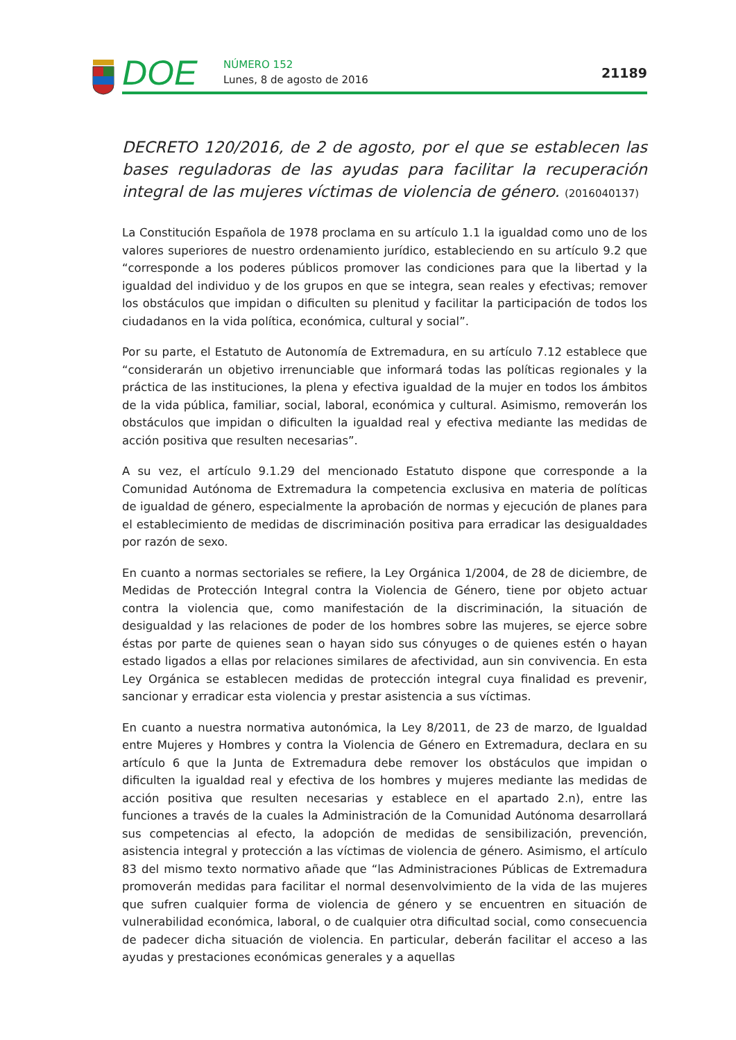DOE
NÚMERO 152
Lunes, 8 de agosto de 2016
21189
DECRETO 120/2016, de 2 de agosto, por el que se establecen las bases reguladoras de las ayudas para facilitar la recuperación integral de las mujeres víctimas de violencia de género. (2016040137)
La Constitución Española de 1978 proclama en su artículo 1.1 la igualdad como uno de los valores superiores de nuestro ordenamiento jurídico, estableciendo en su artículo 9.2 que “corresponde a los poderes públicos promover las condiciones para que la libertad y la igualdad del individuo y de los grupos en que se integra, sean reales y efectivas; remover los obstáculos que impidan o dificulten su plenitud y facilitar la participación de todos los ciudadanos en la vida política, económica, cultural y social”.
Por su parte, el Estatuto de Autonomía de Extremadura, en su artículo 7.12 establece que “considerarán un objetivo irrenunciable que informará todas las políticas regionales y la práctica de las instituciones, la plena y efectiva igualdad de la mujer en todos los ámbitos de la vida pública, familiar, social, laboral, económica y cultural. Asimismo, removerán los obstáculos que impidan o dificulten la igualdad real y efectiva mediante las medidas de acción positiva que resulten necesarias”.
A su vez, el artículo 9.1.29 del mencionado Estatuto dispone que corresponde a la Comunidad Autónoma de Extremadura la competencia exclusiva en materia de políticas de igualdad de género, especialmente la aprobación de normas y ejecución de planes para el establecimiento de medidas de discriminación positiva para erradicar las desigualdades por razón de sexo.
En cuanto a normas sectoriales se refiere, la Ley Orgánica 1/2004, de 28 de diciembre, de Medidas de Protección Integral contra la Violencia de Género, tiene por objeto actuar contra la violencia que, como manifestación de la discriminación, la situación de desigualdad y las relaciones de poder de los hombres sobre las mujeres, se ejerce sobre éstas por parte de quienes sean o hayan sido sus cónyuges o de quienes estén o hayan estado ligados a ellas por relaciones similares de afectividad, aun sin convivencia. En esta Ley Orgánica se establecen medidas de protección integral cuya finalidad es prevenir, sancionar y erradicar esta violencia y prestar asistencia a sus víctimas.
En cuanto a nuestra normativa autonómica, la Ley 8/2011, de 23 de marzo, de Igualdad entre Mujeres y Hombres y contra la Violencia de Género en Extremadura, declara en su artículo 6 que la Junta de Extremadura debe remover los obstáculos que impidan o dificulten la igualdad real y efectiva de los hombres y mujeres mediante las medidas de acción positiva que resulten necesarias y establece en el apartado 2.n), entre las funciones a través de la cuales la Administración de la Comunidad Autónoma desarrollará sus competencias al efecto, la adopción de medidas de sensibilización, prevención, asistencia integral y protección a las víctimas de violencia de género. Asimismo, el artículo 83 del mismo texto normativo añade que “las Administraciones Públicas de Extremadura promoverán medidas para facilitar el normal desenvolvimiento de la vida de las mujeres que sufren cualquier forma de violencia de género y se encuentren en situación de vulnerabilidad económica, laboral, o de cualquier otra dificultad social, como consecuencia de padecer dicha situación de violencia. En particular, deberán facilitar el acceso a las ayudas y prestaciones económicas generales y a aquellas